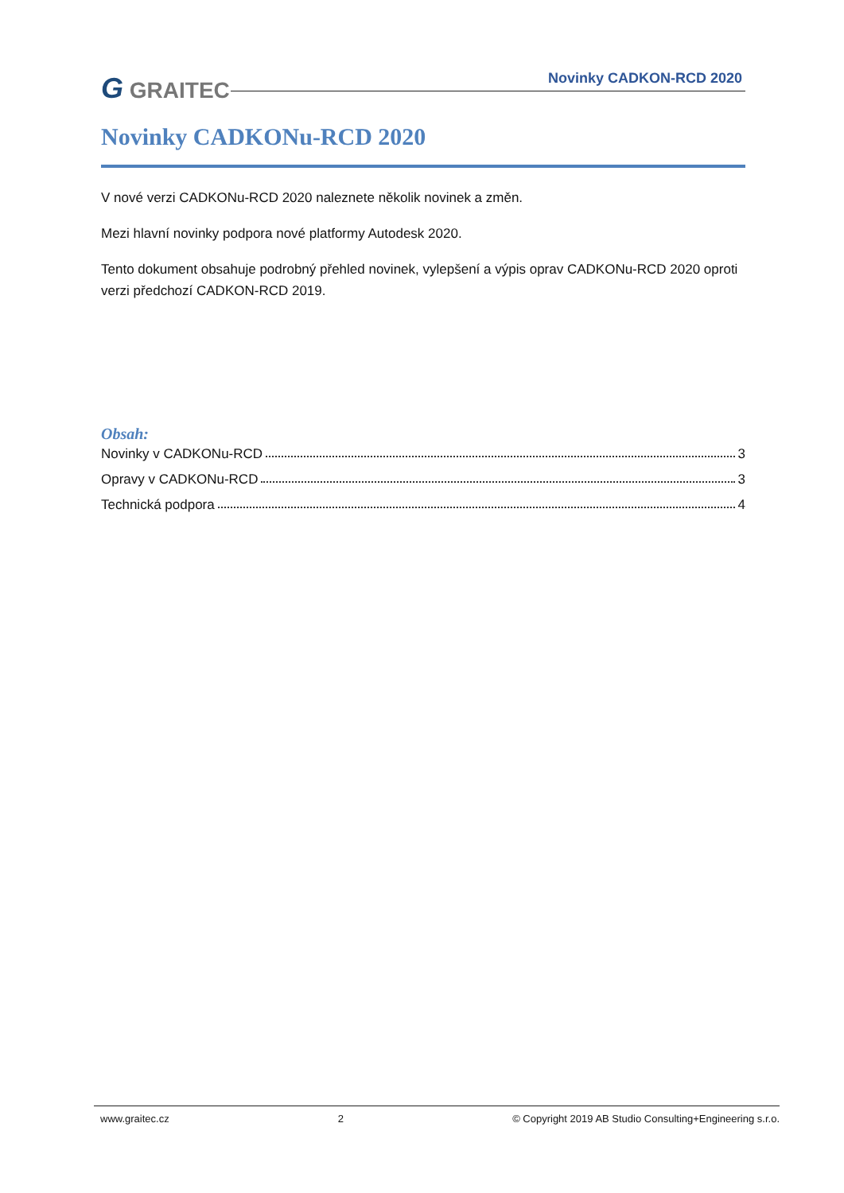G GRAITEC Novinky CADKON-RCD 2020
Novinky CADKONu-RCD 2020
V nové verzi CADKONu-RCD 2020 naleznete několik novinek a změn.
Mezi hlavní novinky podpora nové platformy Autodesk 2020.
Tento dokument obsahuje podrobný přehled novinek, vylepšení a výpis oprav CADKONu-RCD 2020 oproti verzi předchozí CADKON-RCD 2019.
Obsah:
Novinky v CADKONu-RCD 3
Opravy v CADKONu-RCD 3
Technická podpora 4
www.graitec.cz 2 © Copyright 2019 AB Studio Consulting+Engineering s.r.o.